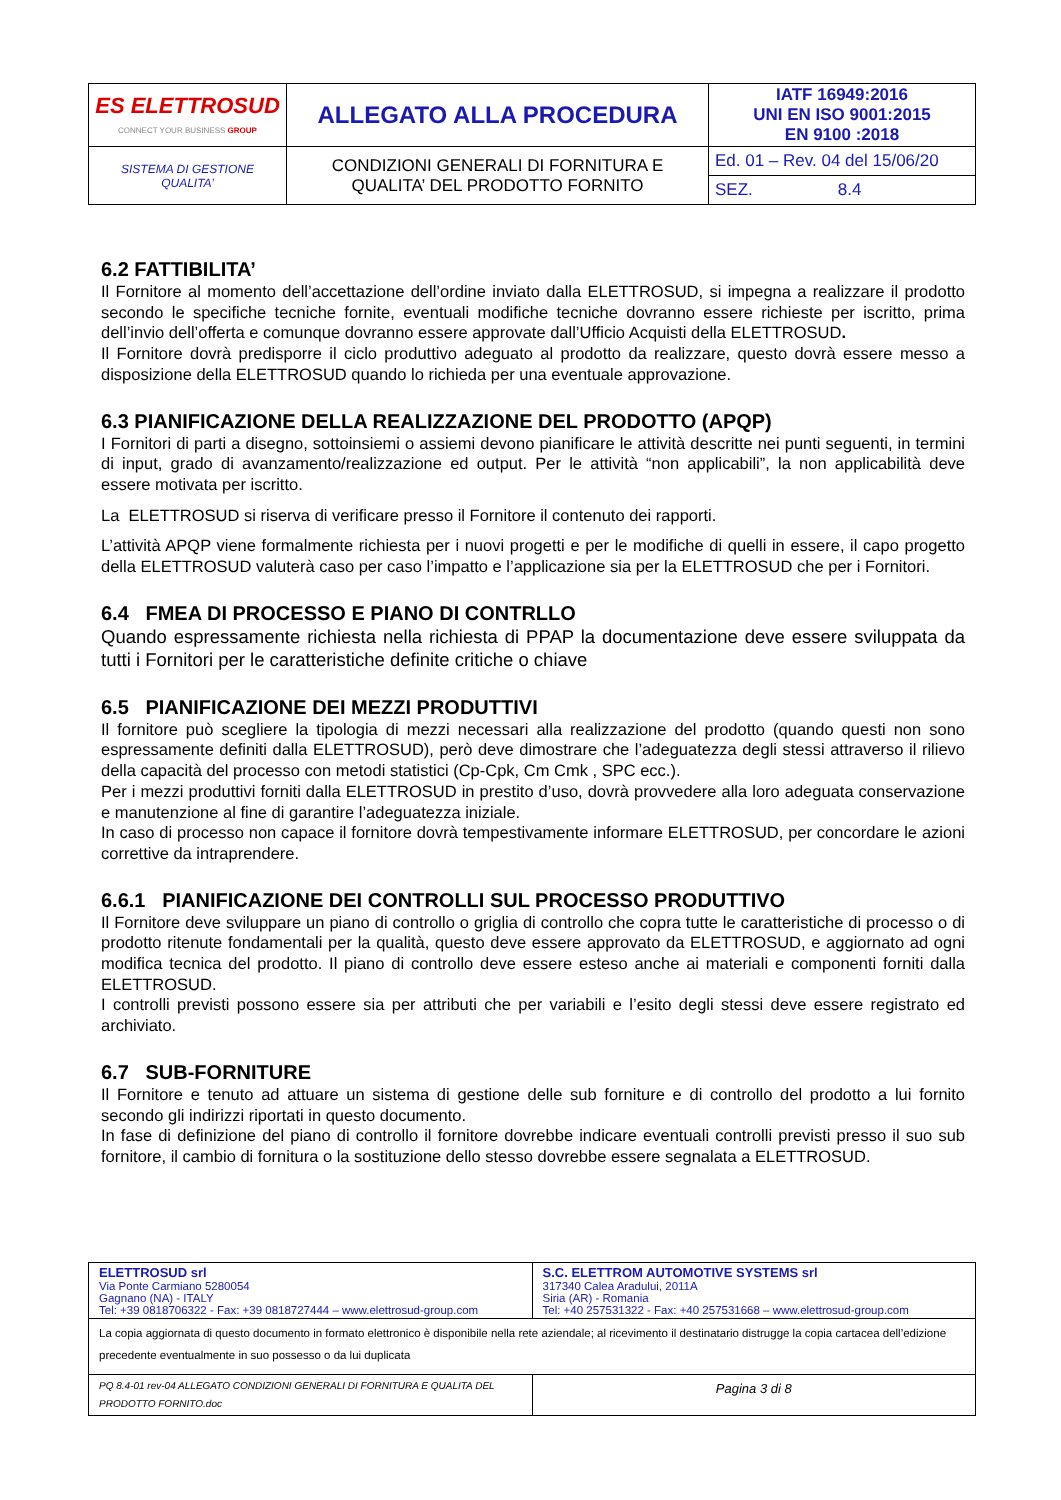| ES ELETTROSUD CONNECT YOUR BUSINESS GROUP | ALLEGATO ALLA PROCEDURA | IATF 16949:2016 UNI EN ISO 9001:2015 EN 9100 :2018 |
| SISTEMA DI GESTIONE QUALITA’ | CONDIZIONI GENERALI DI FORNITURA E QUALITA’ DEL PRODOTTO FORNITO | Ed. 01 – Rev. 04 del 15/06/20 |
| | | SEZ. 8.4 |
6.2 FATTIBILITA’
Il Fornitore al momento dell’accettazione dell’ordine inviato dalla ELETTROSUD, si impegna a realizzare il prodotto secondo le specifiche tecniche fornite, eventuali modifiche tecniche dovranno essere richieste per iscritto, prima dell’invio dell’offerta e comunque dovranno essere approvate dall’Ufficio Acquisti della ELETTROSUD.
Il Fornitore dovrà predisporre il ciclo produttivo adeguato al prodotto da realizzare, questo dovrà essere messo a disposizione della ELETTROSUD quando lo richieda per una eventuale approvazione.
6.3 PIANIFICAZIONE DELLA REALIZZAZIONE DEL PRODOTTO (APQP)
I Fornitori di parti a disegno, sottoinsiemi o assiemi devono pianificare le attività descritte nei punti seguenti, in termini di input, grado di avanzamento/realizzazione ed output. Per le attività “non applicabili”, la non applicabilità deve essere motivata per iscritto.
La ELETTROSUD si riserva di verificare presso il Fornitore il contenuto dei rapporti.
L’attività APQP viene formalmente richiesta per i nuovi progetti e per le modifiche di quelli in essere, il capo progetto della ELETTROSUD valuterà caso per caso l’impatto e l’applicazione sia per la ELETTROSUD che per i Fornitori.
6.4 FMEA DI PROCESSO E PIANO DI CONTRLLO
Quando espressamente richiesta nella richiesta di PPAP la documentazione deve essere sviluppata da tutti i Fornitori per le caratteristiche definite critiche o chiave
6.5 PIANIFICAZIONE DEI MEZZI PRODUTTIVI
Il fornitore può scegliere la tipologia di mezzi necessari alla realizzazione del prodotto (quando questi non sono espressamente definiti dalla ELETTROSUD), però deve dimostrare che l’adeguatezza degli stessi attraverso il rilievo della capacità del processo con metodi statistici (Cp-Cpk, Cm Cmk , SPC ecc.).
Per i mezzi produttivi forniti dalla ELETTROSUD in prestito d’uso, dovrà provvedere alla loro adeguata conservazione e manutenzione al fine di garantire l’adeguatezza iniziale.
In caso di processo non capace il fornitore dovrà tempestivamente informare ELETTROSUD, per concordare le azioni correttive da intraprendere.
6.6.1 PIANIFICAZIONE DEI CONTROLLI SUL PROCESSO PRODUTTIVO
Il Fornitore deve sviluppare un piano di controllo o griglia di controllo che copra tutte le caratteristiche di processo o di prodotto ritenute fondamentali per la qualità, questo deve essere approvato da ELETTROSUD, e aggiornato ad ogni modifica tecnica del prodotto. Il piano di controllo deve essere esteso anche ai materiali e componenti forniti dalla ELETTROSUD.
I controlli previsti possono essere sia per attributi che per variabili e l’esito degli stessi deve essere registrato ed archiviato.
6.7 SUB-FORNITURE
Il Fornitore e tenuto ad attuare un sistema di gestione delle sub forniture e di controllo del prodotto a lui fornito secondo gli indirizzi riportati in questo documento.
In fase di definizione del piano di controllo il fornitore dovrebbe indicare eventuali controlli previsti presso il suo sub fornitore, il cambio di fornitura o la sostituzione dello stesso dovrebbe essere segnalata a ELETTROSUD.
| ELETTROSUD srl Via Ponte Carmiano 5280054 Gagnano (NA) - ITALY Tel: +39 0818706322 - Fax: +39 0818727444 – www.elettrosud-group.com | S.C. ELETTROM AUTOMOTIVE SYSTEMS srl 317340 Calea Aradului, 2011A Siria (AR) - Romania Tel: +40 257531322 - Fax: +40 257531668 – www.elettrosud-group.com |
| La copia aggiornata di questo documento in formato elettronico è disponibile nella rete aziendale; al ricevimento il destinatario distrugge la copia cartacea dell’edizione precedente eventualmente in suo possesso o da lui duplicata | |
| PQ 8.4-01 rev-04 ALLEGATO CONDIZIONI GENERALI DI FORNITURA E QUALITA DEL PRODOTTO FORNITO.doc | Pagina 3 di 8 |